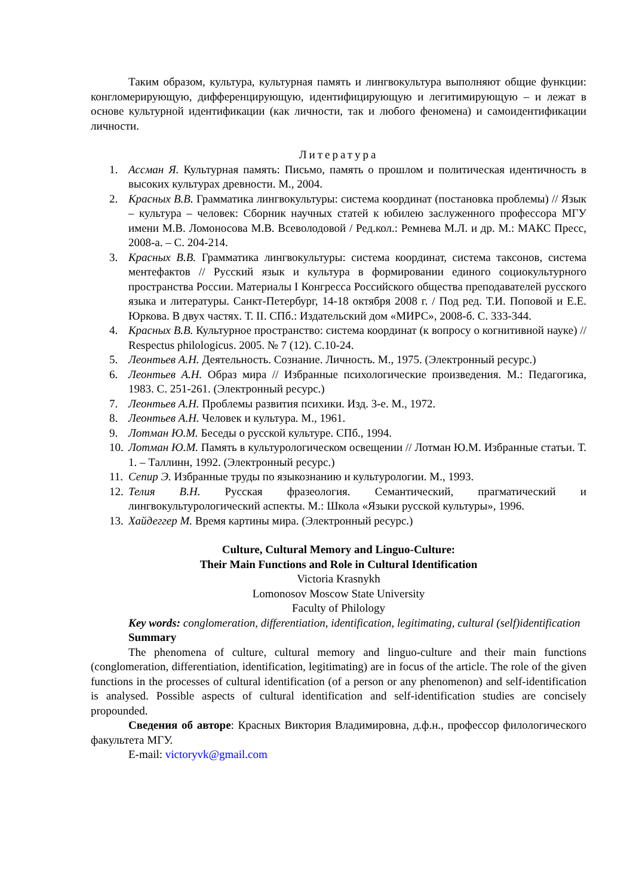Таким образом, культура, культурная память и лингвокультура выполняют общие функции: конгломерирующую, дифференцирующую, идентифицирующую и легитимирующую – и лежат в основе культурной идентификации (как личности, так и любого феномена) и самоидентификации личности.
Литература
1. Ассман Я. Культурная память: Письмо, память о прошлом и политическая идентичность в высоких культурах древности. М., 2004.
2. Красных В.В. Грамматика лингвокультуры: система координат (постановка проблемы) // Язык – культура – человек: Сборник научных статей к юбилею заслуженного профессора МГУ имени М.В. Ломоносова М.В. Всеволодовой / Ред.кол.: Ремнева М.Л. и др. М.: МАКС Пресс, 2008-а. – С. 204-214.
3. Красных В.В. Грамматика лингвокультуры: система координат, система таксонов, система ментефактов // Русский язык и культура в формировании единого социокультурного пространства России. Материалы I Конгресса Российского общества преподавателей русского языка и литературы. Санкт-Петербург, 14-18 октября 2008 г. / Под ред. Т.И. Поповой и Е.Е. Юркова. В двух частях. Т. II. СПб.: Издательский дом «МИРС», 2008-б. С. 333-344.
4. Красных В.В. Культурное пространство: система координат (к вопросу о когнитивной науке) // Respectus philologicus. 2005. № 7 (12). С.10-24.
5. Леонтьев А.Н. Деятельность. Сознание. Личность. М., 1975. (Электронный ресурс.)
6. Леонтьев А.Н. Образ мира // Избранные психологические произведения. М.: Педагогика, 1983. С. 251-261. (Электронный ресурс.)
7. Леонтьев А.Н. Проблемы развития психики. Изд. 3-е. М., 1972.
8. Леонтьев А.Н. Человек и культура. М., 1961.
9. Лотман Ю.М. Беседы о русской культуре. СПб., 1994.
10. Лотман Ю.М. Память в культурологическом освещении // Лотман Ю.М. Избранные статьи. Т. 1. – Таллинн, 1992. (Электронный ресурс.)
11. Сепир Э. Избранные труды по языкознанию и культурологии. М., 1993.
12. Телия В.Н. Русская фразеология. Семантический, прагматический и лингвокультурологический аспекты. М.: Школа «Языки русской культуры», 1996.
13. Хайдеггер М. Время картины мира. (Электронный ресурс.)
Culture, Cultural Memory and Linguo-Culture:
Their Main Functions and Role in Cultural Identification
Victoria Krasnykh
Lomonosov Moscow State University
Faculty of Philology
Key words: conglomeration, differentiation, identification, legitimating, cultural (self)identification
Summary
The phenomena of culture, cultural memory and linguo-culture and their main functions (conglomeration, differentiation, identification, legitimating) are in focus of the article. The role of the given functions in the processes of cultural identification (of a person or any phenomenon) and self-identification is analysed. Possible aspects of cultural identification and self-identification studies are concisely propounded.
Сведения об авторе: Красных Виктория Владимировна, д.ф.н., профессор филологического факультета МГУ.
E-mail: victoryvk@gmail.com